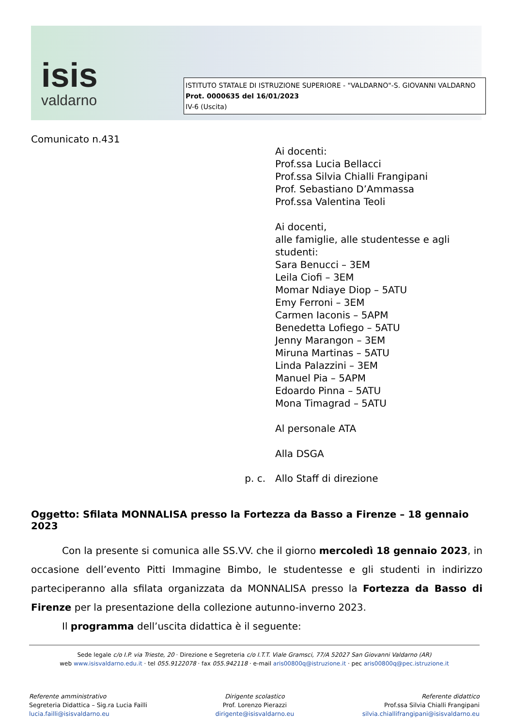isis
valdarno
ISTITUTO STATALE DI ISTRUZIONE SUPERIORE - "VALDARNO"-S. GIOVANNI VALDARNO
Prot. 0000635 del 16/01/2023
IV-6 (Uscita)
Comunicato n.431
Ai docenti:
Prof.ssa Lucia Bellacci
Prof.ssa Silvia Chialli Frangipani
Prof. Sebastiano D’Ammassa
Prof.ssa Valentina Teoli
Ai docenti,
alle famiglie, alle studentesse e agli studenti:
Sara Benucci – 3EM
Leila Ciofi – 3EM
Momar Ndiaye Diop – 5ATU
Emy Ferroni – 3EM
Carmen Iaconis – 5APM
Benedetta Lofiego – 5ATU
Jenny Marangon – 3EM
Miruna Martinas – 5ATU
Linda Palazzini – 3EM
Manuel Pia – 5APM
Edoardo Pinna – 5ATU
Mona Timagrad – 5ATU
Al personale ATA
Alla DSGA
p. c. Allo Staff di direzione
Oggetto: Sfilata MONNALISA presso la Fortezza da Basso a Firenze – 18 gennaio 2023
Con la presente si comunica alle SS.VV. che il giorno mercoledì 18 gennaio 2023, in occasione dell’evento Pitti Immagine Bimbo, le studentesse e gli studenti in indirizzo parteciperanno alla sfilata organizzata da MONNALISA presso la Fortezza da Basso di Firenze per la presentazione della collezione autunno-inverno 2023.
Il programma dell’uscita didattica è il seguente:
Sede legale c/o I.P. via Trieste, 20 · Direzione e Segreteria c/o I.T.T. Viale Gramsci, 77/A 52027 San Giovanni Valdarno (AR)
web www.isisvaldarno.edu.it · tel 055.9122078 · fax 055.942118 · e-mail aris00800q@istruzione.it · pec aris00800q@pec.istruzione.it
Referente amministrativo
Segreteria Didattica – Sig.ra Lucia Failli
lucia.failli@isisvaldarno.eu
Dirigente scolastico
Prof. Lorenzo Pierazzi
dirigente@isisvaldarno.eu
Referente didattico
Prof.ssa Silvia Chialli Frangipani
silvia.chiallifrangipani@isisvaldarno.eu